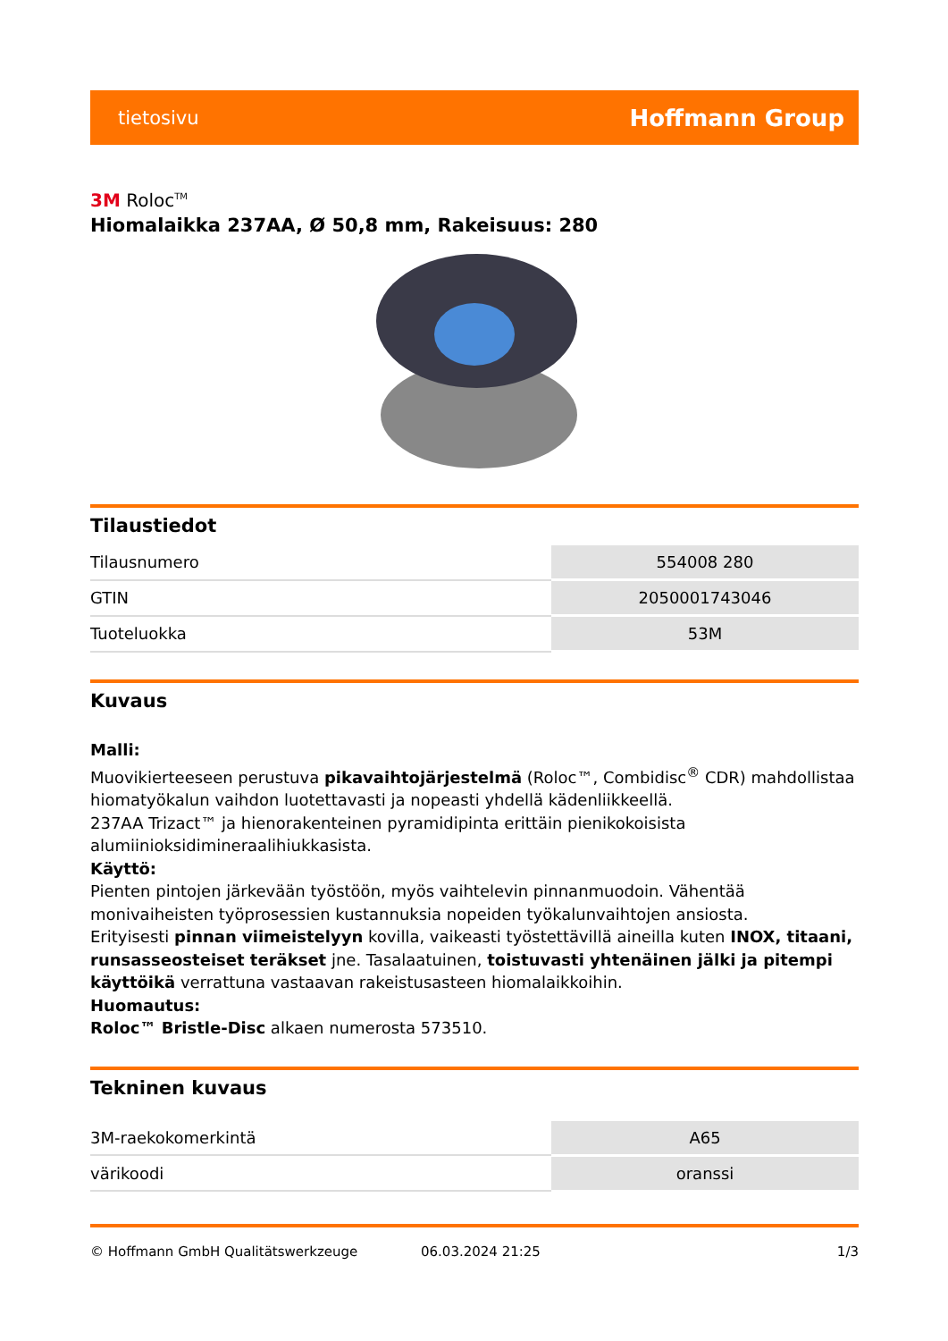tietosivu Hoffmann Group
3M Roloc<sup>TM</sup>
Hiomalaikka 237AA, Ø 50,8 mm, Rakeisuus: 280
Tilaustiedot
| Tilausnumero | 554008 280 |
| GTIN | 2050001743046 |
| Tuoteluokka | 53M |
Kuvaus
Malli:
Muovikierteeseen perustuva pikavaihtojärjestelmä (Roloc™, Combidisc<sup>®</sup> CDR) mahdollistaa hiomatyökalun vaihdon luotettavasti ja nopeasti yhdellä kädenliikkeellä.
237AA Trizact™ ja hienorakenteinen pyramidipinta erittäin pienikokoisista alumiinioksidimineraalihiukkasista.
Käyttö:
Pienten pintojen järkevään työstöön, myös vaihtelevin pinnanmuodoin. Vähentää monivaiheisten työprosessien kustannuksia nopeiden työkalunvaihtojen ansiosta.
Erityisesti pinnan viimeistelyyn kovilla, vaikeasti työstettävillä aineilla kuten INOX, titaani, runsasseosteiset teräkset jne. Tasalaatuinen, toistuvasti yhtenäinen jälki ja pitempi käyttöikä verrattuna vastaavan rakeistusasteen hiomalaikkoihin.
Huomautus:
Roloc™ Bristle-Disc alkaen numerosta 573510.
Tekninen kuvaus
| 3M-raekokomerkintä | A65 |
| värikoodi | oranssi |
© Hoffmann GmbH Qualitätswerkzeuge 06.03.2024 21:25 1/3